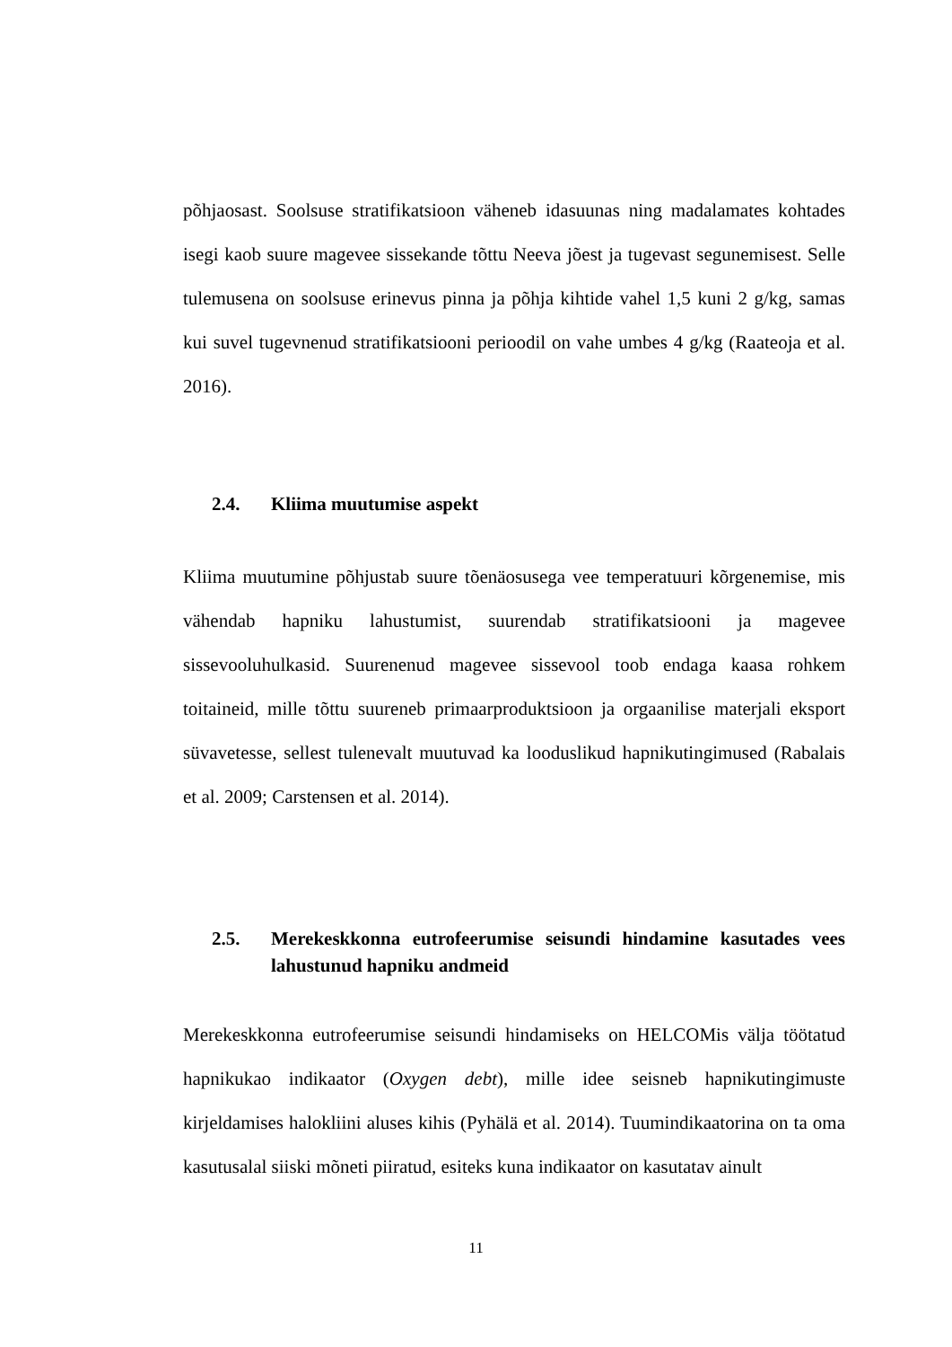põhjaosast. Soolsuse stratifikatsioon väheneb idasuunas ning madalamates kohtades isegi kaob suure magevee sissekande tõttu Neeva jõest ja tugevast segunemisest. Selle tulemusena on soolsuse erinevus pinna ja põhja kihtide vahel 1,5 kuni 2 g/kg, samas kui suvel tugevnenud stratifikatsiooni perioodil on vahe umbes 4 g/kg (Raateoja et al. 2016).
2.4. Kliima muutumise aspekt
Kliima muutumine põhjustab suure tõenäosusega vee temperatuuri kõrgenemise, mis vähendab hapniku lahustumist, suurendab stratifikatsiooni ja magevee sissevooluhulkasid. Suurenenud magevee sissevool toob endaga kaasa rohkem toitaineid, mille tõttu suureneb primaarproduktsioon ja orgaanilise materjali eksport süvavetesse, sellest tulenevalt muutuvad ka looduslikud hapnikutingimused (Rabalais et al. 2009; Carstensen et al. 2014).
2.5. Merekeskkonna eutrofeerumise seisundi hindamine kasutades vees lahustunud hapniku andmeid
Merekeskkonna eutrofeerumise seisundi hindamiseks on HELCOMis välja töötatud hapnikukao indikaator (Oxygen debt), mille idee seisneb hapnikutingimuste kirjeldamises halokliini aluses kihis (Pyhälä et al. 2014). Tuumindikaatorina on ta oma kasutusalal siiski mõneti piiratud, esiteks kuna indikaator on kasutatav ainult
11